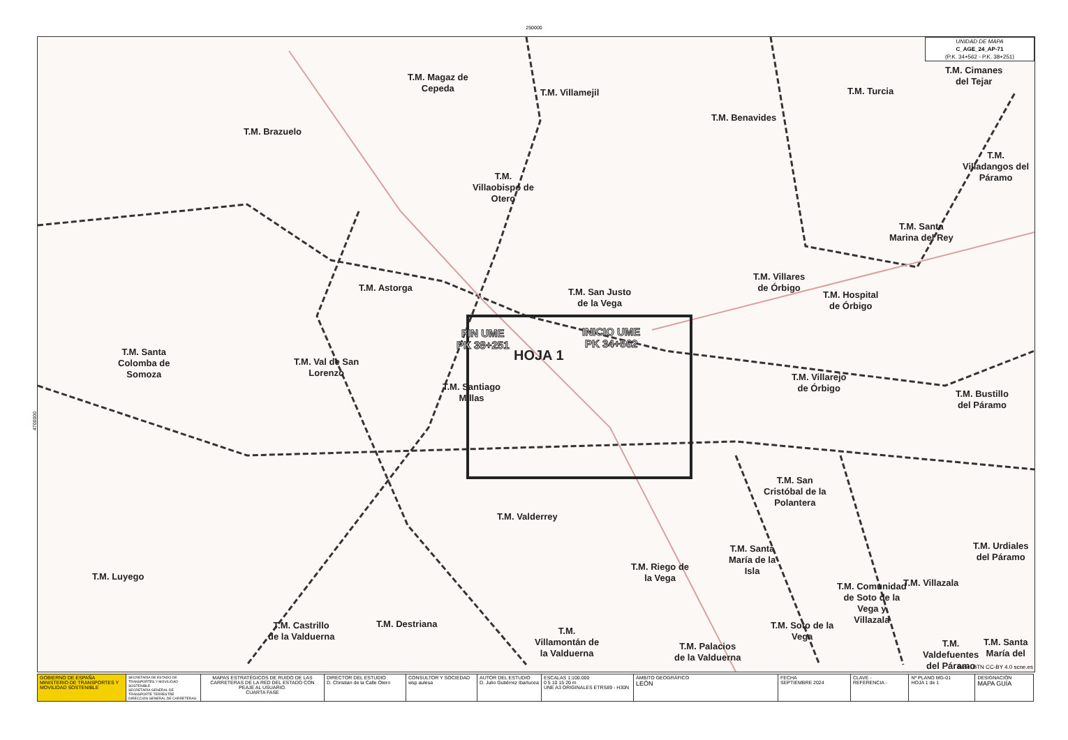250000
UNIDAD DE MAPA
C_AGE_24_AP-71
(P.K. 34+562 - P.K. 38+251)
T.M. Magaz de
Cepeda
T.M. Villamejil
T.M. Cimanes
del Tejar
T.M. Turcia
T.M. Benavides
T.M. Brazuelo
T.M.
Villadangos del
Páramo
T.M.
Villaobispo de
Otero
T.M. Santa
Marina del Rey
T.M. Villares
de Órbigo
T.M. Hospital
de Órbigo
T.M. Astorga
T.M. San Justo
de la Vega
T.M. Santa
Colomba de
Somoza
T.M. Val de San
Lorenzo
T.M. Villarejo
de Órbigo
T.M. Bustillo
del Páramo
T.M. Santiago
Millas
T.M. San
Cristóbal de la
Polantera
T.M. Valderrey
T.M. Santa
María de la
Isla
T.M. Urdiales
del Páramo
T.M. Riego de
la Vega
T.M. Luyego
T.M. Comunidad
de Soto de la
Vega y
Villazala
T.M. Villazala
T.M. Castrillo
de la Valduerna
T.M. Destriana
T.M. Soto de la
Vega
T.M.
Villamontán de
la Valduerna
T.M. Palacios
de la Valduerna
T.M.
Valdefuentes
del Páramo
T.M. Santa
María del
FIN UME
PK 38+251
INICIO UME
PK 34+562
HOJA 1
Base: BTN CC-BY 4.0 scne.es
4700000
| GOBIERNO DE ESPAÑA MINISTERIO DE TRANSPORTES Y MOVILIDAD SOSTENIBLE | SECRETARÍA DE ESTADO DE TRANSPORTES Y MOVILIDAD SOSTENIBLE SECRETARÍA GENERAL DE TRANSPORTE TERRESTRE DIRECCIÓN GENERAL DE CARRETERAS | MAPAS ESTRATÉGICOS DE RUIDO DE LAS CARRETERAS DE LA RED DEL ESTADO CON PEAJE AL USUARIO. CUARTA FASE | DIRECTOR DEL ESTUDIO D. Christian de la Calle Otero | CONSULTOR Y SOCIEDAD wsp aulesa | AUTOR DEL ESTUDIO D. Julio Gutiérrez Ibarlucea | ESCALAS 1:100.000 0 5 10 15 20 m UNE A3 ORIGINALES ETRS89 - H30N | ÁMBITO GEOGRÁFICO LEÓN | FECHA SEPTIEMBRE 2024 | CLAVE - REFERENCIA - | Nº PLANO MG-01 HOJA 1 de 1 | DESIGNACIÓN MAPA GUÍA |